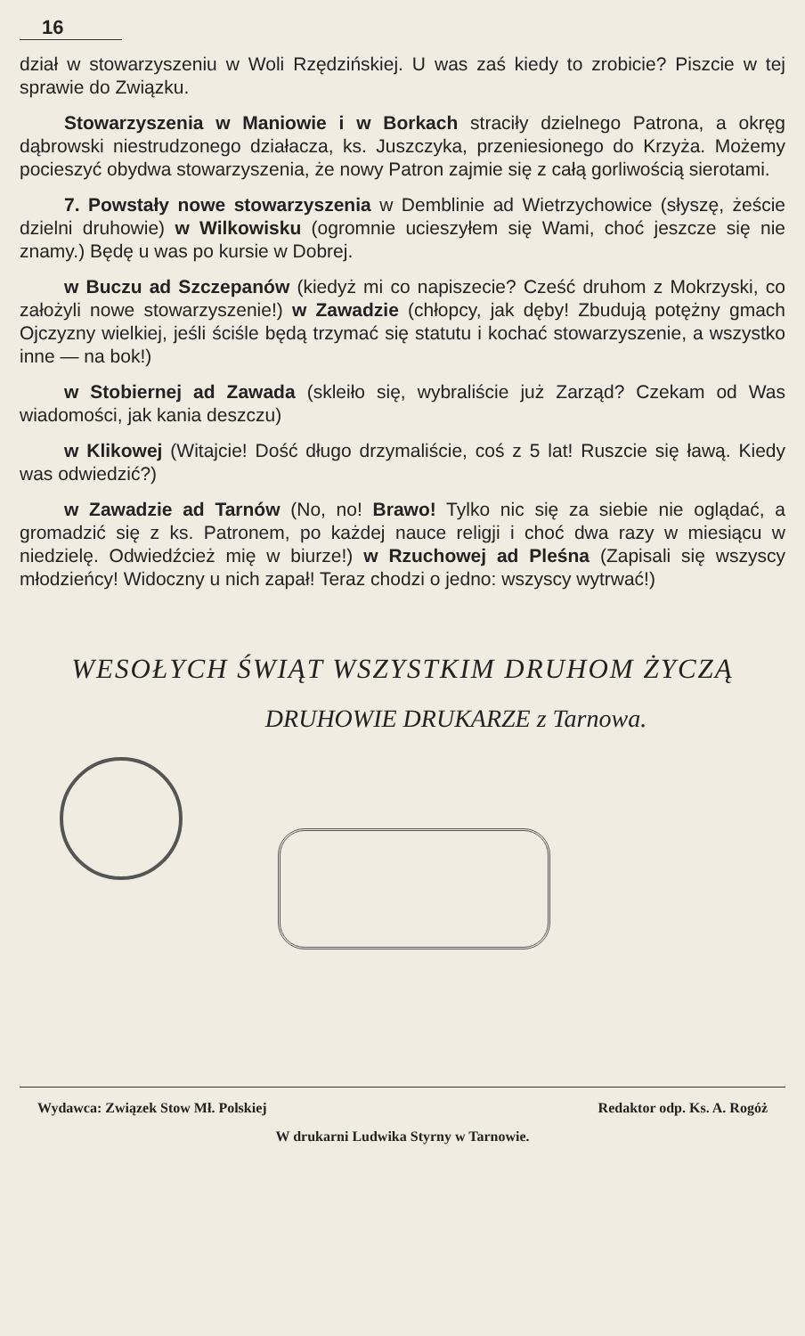16
dział w stowarzyszeniu w Woli Rzędzińskiej. U was zaś kiedy to zrobicie? Piszcie w tej sprawie do Związku.
Stowarzyszenia w Maniowie i w Borkach straciły dzielnego Patrona, a okręg dąbrowski niestrudzonego działacza, ks. Juszczyka, przeniesionego do Krzyża. Możemy pocieszyć obydwa stowarzyszenia, że nowy Patron zajmie się z całą gorliwością sierotami.
7. Powstały nowe stowarzyszenia w Demblinie ad Wietrzychowice (słyszę, żeście dzielni druhowie) w Wilkowisku (ogromnie ucieszyłem się Wami, choć jeszcze się nie znamy.) Będę u was po kursie w Dobrej.
w Buczu ad Szczepanów (kiedyż mi co napiszecie? Cześć druhom z Mokrzyski, co założyli nowe stowarzyszenie!) w Zawadzie (chłopcy, jak dęby! Zbudują potężny gmach Ojczyzny wielkiej, jeśli ściśle będą trzymać się statutu i kochać stowarzyszenie, a wszystko inne — na bok!)
w Stobiernej ad Zawada (skleiło się, wybraliście już Zarząd? Czekam od Was wiadomości, jak kania deszczu)
w Klikowej (Witajcie! Dość długo drzymaliście, coś z 5 lat! Ruszcie się ławą. Kiedy was odwiedzić?)
w Zawadzie ad Tarnów (No, no! Brawo! Tylko nic się za siebie nie oglądać, a gromadzić się z ks. Patronem, po każdej nauce religji i choć dwa razy w miesiącu w niedzielę. Odwiedźcież mię w biurze!) w Rzuchowej ad Pleśna (Zapisali się wszyscy młodzieńcy! Widoczny u nich zapał! Teraz chodzi o jedno: wszyscy wytrwać!)
WESOŁYCH ŚWIĄT WSZYSTKIM DRUHOM ŻYCZĄ
DRUHOWIE DRUKARZE z Tarnowa.
Wydawca: Związek Stow Mł. Polskiej Redaktor odp. Ks. A. Rogóż
W drukarni Ludwika Styrny w Tarnowie.